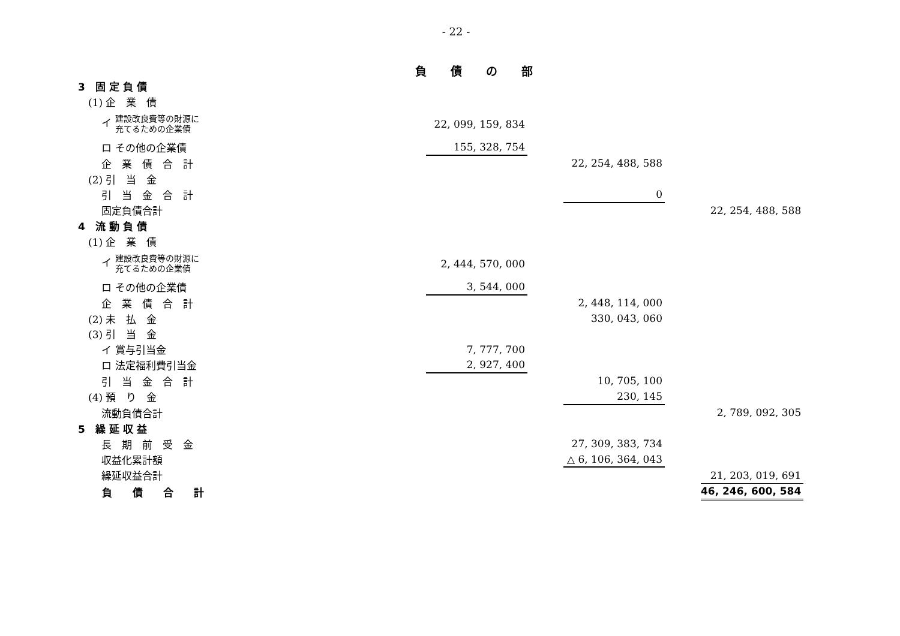- 22 -
負債の部
| 3 固 定 負 債 | | | | | |
| (1) 企 業 債 | | | | | |
| イ 建設改良費等の財源に 充てるための企業債 | 22, 099, 159, 834 | | | | |
| ロ その他の企業債 | 155, 328, 754 | | | | |
| 企 業 債 合 計 | | | 22, 254, 488, 588 | | |
| (2) 引 当 金 | | | | | |
| 引 当 金 合 計 | | | 0 | | |
| 固定負債合計 | | | | | 22, 254, 488, 588 |
| 4 流 動 負 債 | | | | | |
| (1) 企 業 債 | | | | | |
| イ 建設改良費等の財源に 充てるための企業債 | 2, 444, 570, 000 | | | | |
| ロ その他の企業債 | 3, 544, 000 | | | | |
| 企 業 債 合 計 | | | 2, 448, 114, 000 | | |
| (2) 未 払 金 | | | 330, 043, 060 | | |
| (3) 引 当 金 | | | | | |
| イ 賞与引当金 | 7, 777, 700 | | | | |
| ロ 法定福利費引当金 | 2, 927, 400 | | | | |
| 引 当 金 合 計 | | | 10, 705, 100 | | |
| (4) 預 り 金 | | | 230, 145 | | |
| 流動負債合計 | | | | | 2, 789, 092, 305 |
| 5 繰 延 収 益 | | | | | |
| 長 期 前 受 金 | | | 27, 309, 383, 734 | | |
| 収益化累計額 | | | △ 6, 106, 364, 043 | | |
| 繰延収益合計 | | | | | 21, 203, 019, 691 |
| 負 債 合 計 | | | | | 46, 246, 600, 584 |